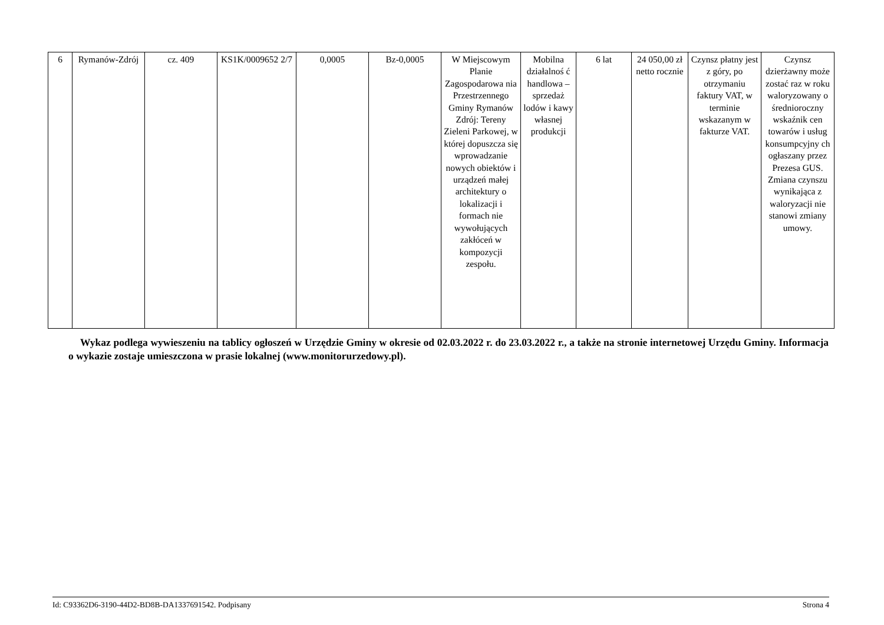| 6 | Rymanów-Zdrój | cz. 409 | KS1K/0009652 2/7 | 0,0005 | Bz-0,0005 | W Miejscowym Planie Zagospodarowa nia Przestrzennego Gminy Rymanów Zdrój: Tereny Zieleni Parkowej, w której dopuszcza się wprowadzanie nowych obiektów i urządzeń małej architektury o lokalizacji i formach nie wywołujących zakłóceń w kompozycji zespołu. | Mobilna działalnoś ć handlowa – sprzedaż lodów i kawy własnej produkcji | 6 lat | 24 050,00 zł netto rocznie | Czynsz płatny jest z góry, po otrzymaniu faktury VAT, w terminie wskazanym w fakturze VAT. | Czynsz dzierżawny może zostać raz w roku waloryzowany o średnioroczny wskaźnik cen towarów i usług konsumpcyjny ch ogłaszany przez Prezesa GUS. Zmiana czynszu wynikająca z waloryzacji nie stanowi zmiany umowy. |
Wykaz podlega wywieszeniu na tablicy ogłoszeń w Urzędzie Gminy w okresie od 02.03.2022 r. do 23.03.2022 r., a także na stronie internetowej Urzędu Gminy. Informacja o wykazie zostaje umieszczona w prasie lokalnej (www.monitorurzedowy.pl).
Id: C93362D6-3190-44D2-BD8B-DA1337691542. Podpisany Strona 4